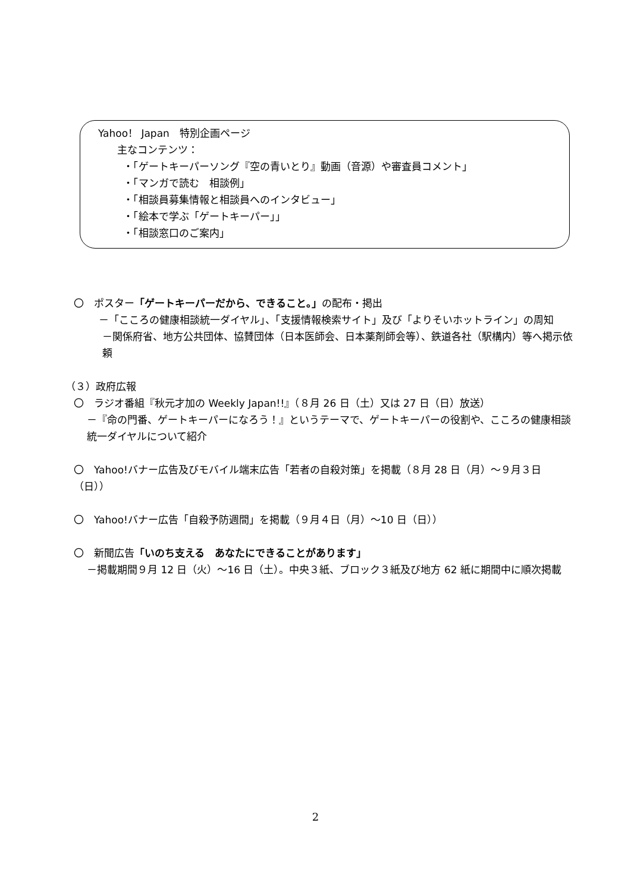Yahoo！ Japan　特別企画ページ
主なコンテンツ：
・「ゲートキーパーソング『空の青いとり』動画（音源）や審査員コメント」
・「マンガで読む　相談例」
・「相談員募集情報と相談員へのインタビュー」
・「絵本で学ぶ「ゲートキーパー」」
・「相談窓口のご案内」
〇　ポスター「ゲートキーパーだから、できること。」の配布・掲出
－「こころの健康相談統一ダイヤル」、「支援情報検索サイト」及び「よりそいホットライン」の周知
－関係府省、地方公共団体、協賛団体（日本医師会、日本薬剤師会等）、鉄道各社（駅構内）等へ掲示依頼
（３）政府広報
〇　ラジオ番組『秋元才加の Weekly Japan!!』（８月 26 日（土）又は 27 日（日）放送）
－『命の門番、ゲートキーパーになろう！』というテーマで、ゲートキーパーの役割や、こころの健康相談統一ダイヤルについて紹介
〇　Yahoo!バナー広告及びモバイル端末広告「若者の自殺対策」を掲載（８月 28 日（月）～９月３日（日））
〇　Yahoo!バナー広告「自殺予防週間」を掲載（９月４日（月）～10 日（日））
〇　新聞広告「いのち支える　あなたにできることがあります」
－掲載期間９月 12 日（火）～16 日（土）。中央３紙、ブロック３紙及び地方 62 紙に期間中に順次掲載
2